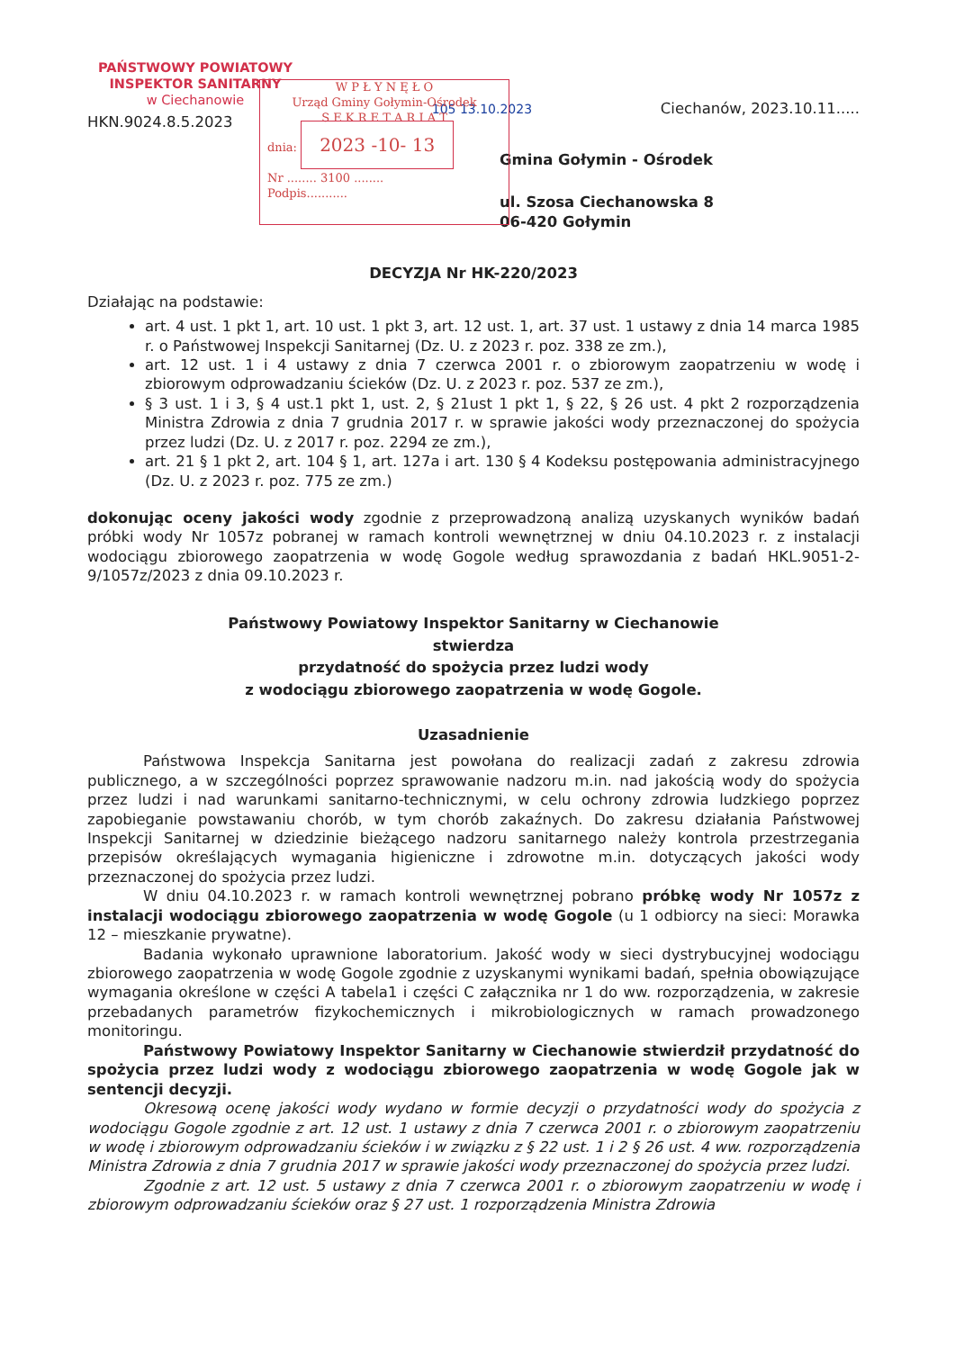W P Ł Y N Ę Ł O
Urząd Gminy Gołymin-Ośrodek
S E K R E T A R I A T
dnia: 2023 -10- 13
Nr ........ 3100 ........
Podpis...........
PAŃSTWOWY POWIATOWY
INSPEKTOR SANITARNY
w Ciechanowie
105 13.10.2023
Ciechanów, 2023.10.11.....
HKN.9024.8.5.2023
Gmina Gołymin - Ośrodek
ul. Szosa Ciechanowska 8
06-420 Gołymin
DECYZJA Nr HK-220/2023
Działając na podstawie:
art. 4 ust. 1 pkt 1, art. 10 ust. 1 pkt 3, art. 12 ust. 1, art. 37 ust. 1 ustawy z dnia 14 marca 1985 r. o Państwowej Inspekcji Sanitarnej (Dz. U. z 2023 r. poz. 338 ze zm.),
art. 12 ust. 1 i 4 ustawy z dnia 7 czerwca 2001 r. o zbiorowym zaopatrzeniu w wodę i zbiorowym odprowadzaniu ścieków (Dz. U. z 2023 r. poz. 537 ze zm.),
§ 3 ust. 1 i 3, § 4 ust.1 pkt 1, ust. 2, § 21ust 1 pkt 1, § 22, § 26 ust. 4 pkt 2 rozporządzenia Ministra Zdrowia z dnia 7 grudnia 2017 r. w sprawie jakości wody przeznaczonej do spożycia przez ludzi (Dz. U. z 2017 r. poz. 2294 ze zm.),
art. 21 § 1 pkt 2, art. 104 § 1, art. 127a i art. 130 § 4 Kodeksu postępowania administracyjnego (Dz. U. z 2023 r. poz. 775 ze zm.)
dokonując oceny jakości wody zgodnie z przeprowadzoną analizą uzyskanych wyników badań próbki wody Nr 1057z pobranej w ramach kontroli wewnętrznej w dniu 04.10.2023 r. z instalacji wodociągu zbiorowego zaopatrzenia w wodę Gogole według sprawozdania z badań HKL.9051-2-9/1057z/2023 z dnia 09.10.2023 r.
Państwowy Powiatowy Inspektor Sanitarny w Ciechanowie
stwierdza
przydatność do spożycia przez ludzi wody
z wodociągu zbiorowego zaopatrzenia w wodę Gogole.
Uzasadnienie
Państwowa Inspekcja Sanitarna jest powołana do realizacji zadań z zakresu zdrowia publicznego, a w szczególności poprzez sprawowanie nadzoru m.in. nad jakością wody do spożycia przez ludzi i nad warunkami sanitarno-technicznymi, w celu ochrony zdrowia ludzkiego poprzez zapobieganie powstawaniu chorób, w tym chorób zakaźnych. Do zakresu działania Państwowej Inspekcji Sanitarnej w dziedzinie bieżącego nadzoru sanitarnego należy kontrola przestrzegania przepisów określających wymagania higieniczne i zdrowotne m.in. dotyczących jakości wody przeznaczonej do spożycia przez ludzi.
W dniu 04.10.2023 r. w ramach kontroli wewnętrznej pobrano próbkę wody Nr 1057z z instalacji wodociągu zbiorowego zaopatrzenia w wodę Gogole (u 1 odbiorcy na sieci: Morawka 12 – mieszkanie prywatne).
Badania wykonało uprawnione laboratorium. Jakość wody w sieci dystrybucyjnej wodociągu zbiorowego zaopatrzenia w wodę Gogole zgodnie z uzyskanymi wynikami badań, spełnia obowiązujące wymagania określone w części A tabela1 i części C załącznika nr 1 do ww. rozporządzenia, w zakresie przebadanych parametrów fizykochemicznych i mikrobiologicznych w ramach prowadzonego monitoringu.
Państwowy Powiatowy Inspektor Sanitarny w Ciechanowie stwierdził przydatność do spożycia przez ludzi wody z wodociągu zbiorowego zaopatrzenia w wodę Gogole jak w sentencji decyzji.
Okresową ocenę jakości wody wydano w formie decyzji o przydatności wody do spożycia z wodociągu Gogole zgodnie z art. 12 ust. 1 ustawy z dnia 7 czerwca 2001 r. o zbiorowym zaopatrzeniu w wodę i zbiorowym odprowadzaniu ścieków i w związku z § 22 ust. 1 i 2 § 26 ust. 4 ww. rozporządzenia Ministra Zdrowia z dnia 7 grudnia 2017 w sprawie jakości wody przeznaczonej do spożycia przez ludzi.
Zgodnie z art. 12 ust. 5 ustawy z dnia 7 czerwca 2001 r. o zbiorowym zaopatrzeniu w wodę i zbiorowym odprowadzaniu ścieków oraz § 27 ust. 1 rozporządzenia Ministra Zdrowia